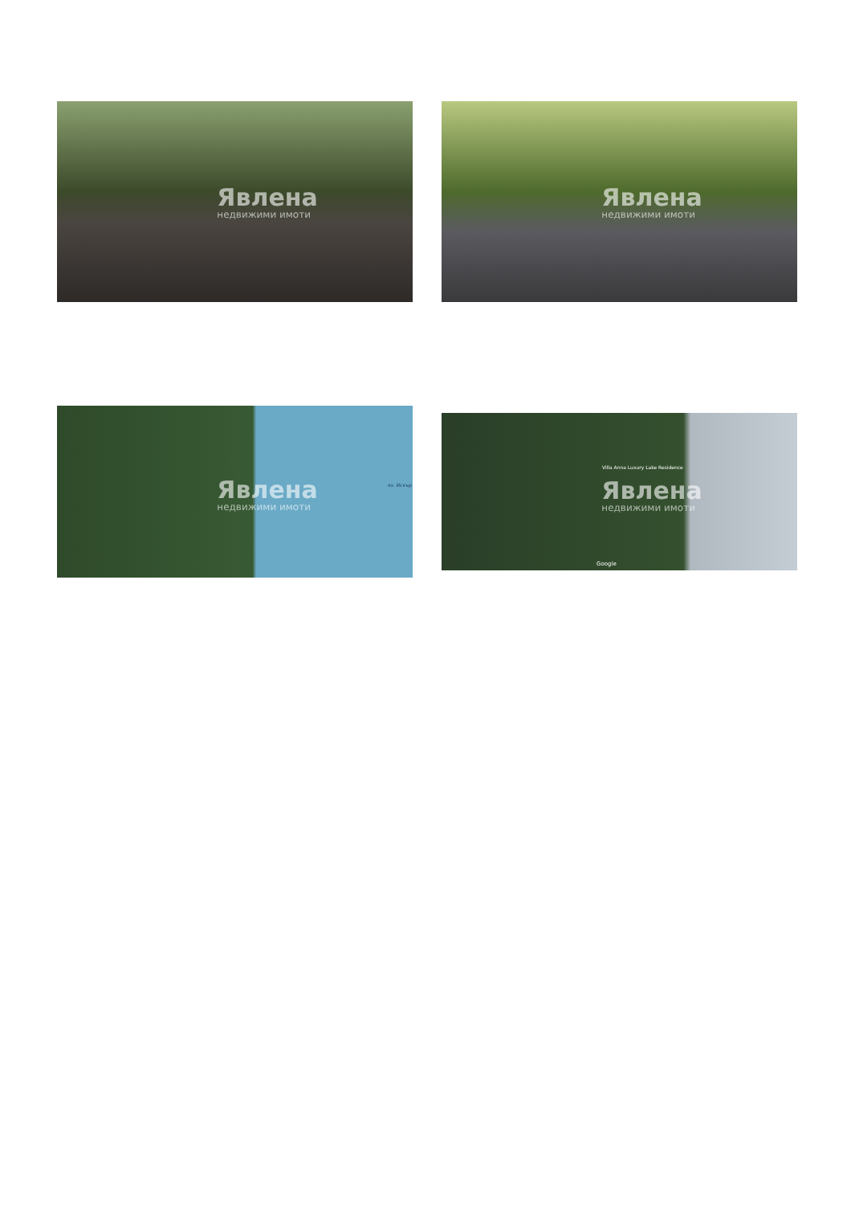Явлена
недвижими имоти
Явлена
недвижими имоти
Явлена
недвижими имоти
яз. Искър
Явлена
недвижими имоти
Villa Anna Luxury Lake Residence
Google